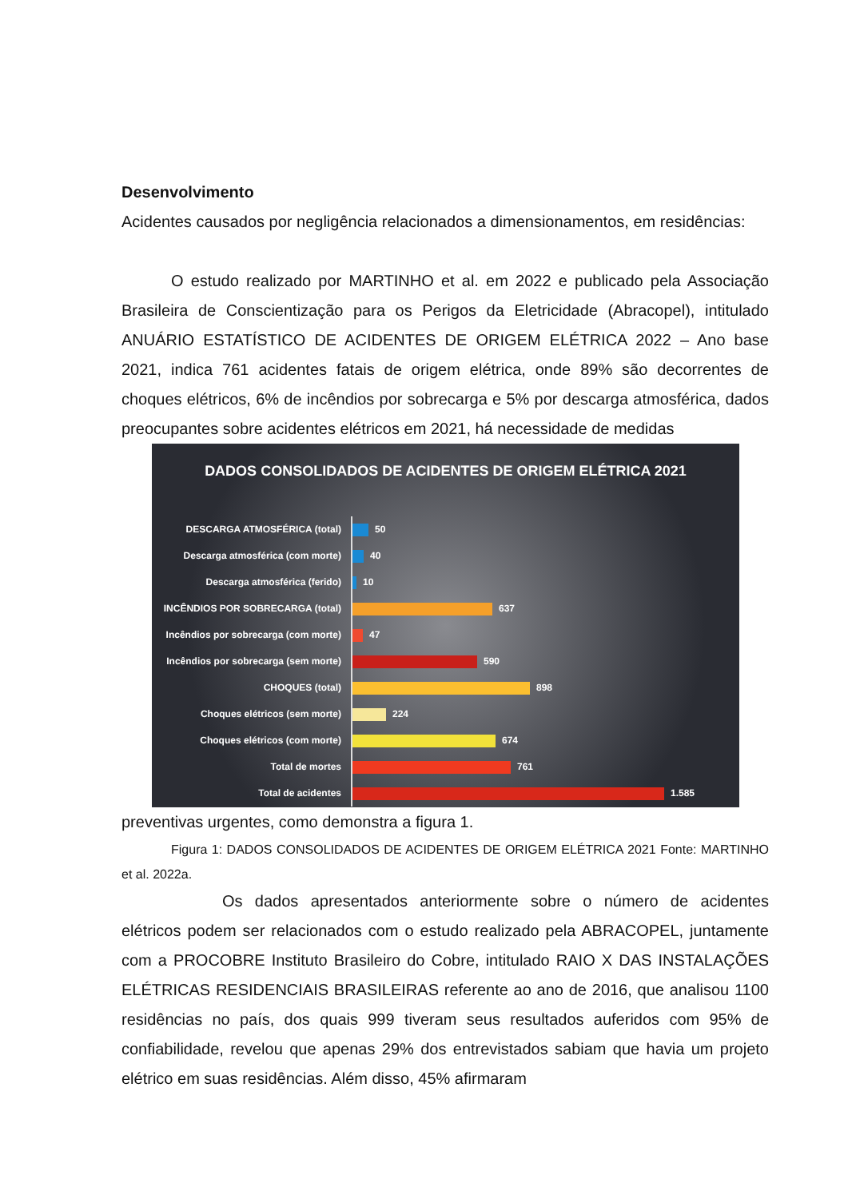Desenvolvimento
Acidentes causados por negligência relacionados a dimensionamentos, em residências:
O estudo realizado por MARTINHO et al. em 2022 e publicado pela Associação Brasileira de Conscientização para os Perigos da Eletricidade (Abracopel), intitulado ANUÁRIO ESTATÍSTICO DE ACIDENTES DE ORIGEM ELÉTRICA 2022 – Ano base 2021, indica 761 acidentes fatais de origem elétrica, onde 89% são decorrentes de choques elétricos, 6% de incêndios por sobrecarga e 5% por descarga atmosférica, dados preocupantes sobre acidentes elétricos em 2021, há necessidade de medidas
DADOS CONSOLIDADOS DE ACIDENTES DE ORIGEM ELÉTRICA 2021
DESCARGA ATMOSFÉRICA (total) 50
Descarga atmosférica (com morte) 40
Descarga atmosférica (ferido) 10
INCÊNDIOS POR SOBRECARGA (total) 637
Incêndios por sobrecarga (com morte) 47
Incêndios por sobrecarga (sem morte) 590
CHOQUES (total) 898
Choques elétricos (sem morte) 224
Choques elétricos (com morte) 674
Total de mortes 761
Total de acidentes 1.585
preventivas urgentes, como demonstra a figura 1.
Figura 1: DADOS CONSOLIDADOS DE ACIDENTES DE ORIGEM ELÉTRICA 2021 Fonte: MARTINHO et al. 2022a.
Os dados apresentados anteriormente sobre o número de acidentes elétricos podem ser relacionados com o estudo realizado pela ABRACOPEL, juntamente com a PROCOBRE Instituto Brasileiro do Cobre, intitulado RAIO X DAS INSTALAÇÕES ELÉTRICAS RESIDENCIAIS BRASILEIRAS referente ao ano de 2016, que analisou 1100 residências no país, dos quais 999 tiveram seus resultados auferidos com 95% de confiabilidade, revelou que apenas 29% dos entrevistados sabiam que havia um projeto elétrico em suas residências. Além disso, 45% afirmaram